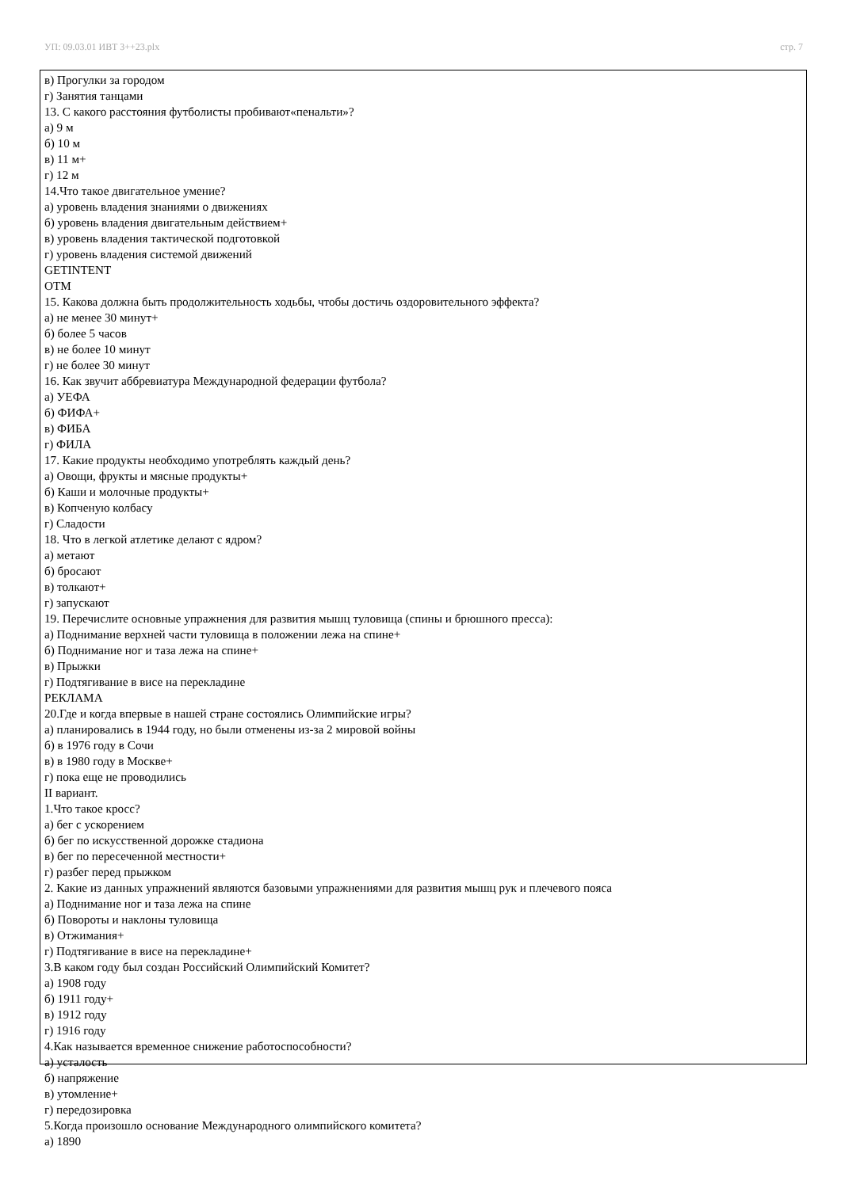УП: 09.03.01 ИВТ 3++23.plx стр. 7
в) Прогулки за городом
г) Занятия танцами
13. С какого расстояния футболисты пробивают«пенальти»?
а) 9 м
б) 10 м
в) 11 м+
г) 12 м
14.Что такое двигательное умение?
а) уровень владения знаниями о движениях
б) уровень владения двигательным действием+
в) уровень владения тактической подготовкой
г) уровень владения системой движений
GETINTENT
OTM
15. Какова должна быть продолжительность ходьбы, чтобы достичь оздоровительного эффекта?
а) не менее 30 минут+
б) более 5 часов
в) не более 10 минут
г) не более 30 минут
16. Как звучит аббревиатура Международной федерации футбола?
а) УЕФА
б) ФИФА+
в) ФИБА
г) ФИЛА
17. Какие продукты необходимо употреблять каждый день?
а) Овощи, фрукты и мясные продукты+
б) Каши и молочные продукты+
в) Копченую колбасу
г) Сладости
18. Что в легкой атлетике делают с ядром?
а) метают
б) бросают
в) толкают+
г) запускают
19. Перечислите основные упражнения для развития мышц туловища (спины и брюшного пресса):
а) Поднимание верхней части туловища в положении лежа на спине+
б) Поднимание ног и таза лежа на спине+
в) Прыжки
г) Подтягивание в висе на перекладине
РЕКЛАМА
20.Где и когда впервые в нашей стране состоялись Олимпийские игры?
а) планировались в 1944 году, но были отменены из-за 2 мировой войны
б) в 1976 году в Сочи
в) в 1980 году в Москве+
г) пока еще не проводились
II вариант.
1.Что такое кросс?
а) бег с ускорением
б) бег по искусственной дорожке стадиона
в) бег по пересеченной местности+
г) разбег перед прыжком
2. Какие из данных упражнений являются базовыми упражнениями для развития мышц рук и плечевого пояса
а) Поднимание ног и таза лежа на спине
б) Повороты и наклоны туловища
в) Отжимания+
г) Подтягивание в висе на перекладине+
3.В каком году был создан Российский Олимпийский Комитет?
а) 1908 году
б) 1911 году+
в) 1912 году
г) 1916 году
4.Как называется временное снижение работоспособности?
а) усталость
б) напряжение
в) утомление+
г) передозировка
5.Когда произошло основание Международного олимпийского комитета?
а) 1890